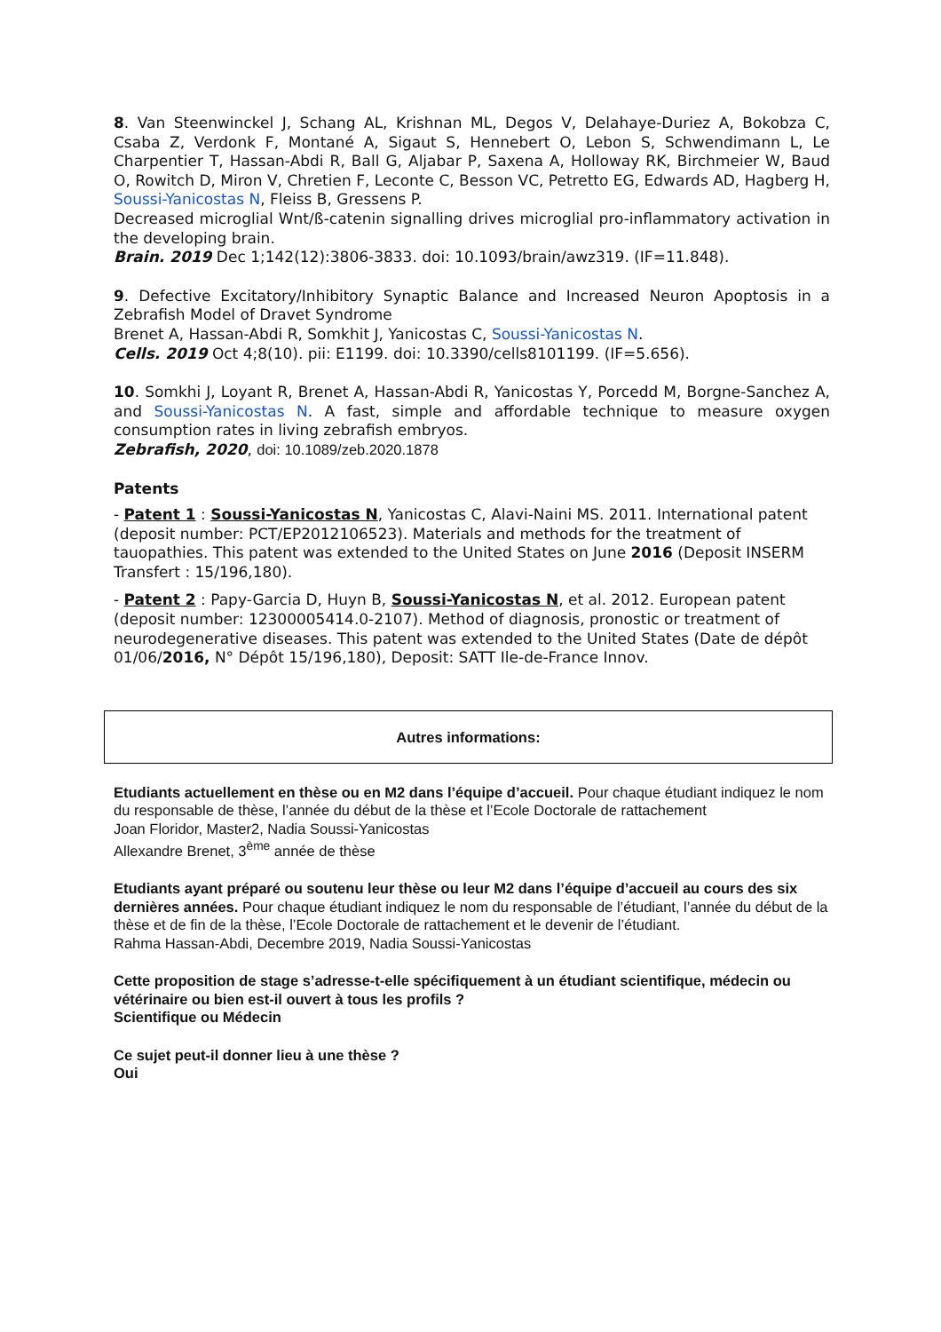8. Van Steenwinckel J, Schang AL, Krishnan ML, Degos V, Delahaye-Duriez A, Bokobza C, Csaba Z, Verdonk F, Montané A, Sigaut S, Hennebert O, Lebon S, Schwendimann L, Le Charpentier T, Hassan-Abdi R, Ball G, Aljabar P, Saxena A, Holloway RK, Birchmeier W, Baud O, Rowitch D, Miron V, Chretien F, Leconte C, Besson VC, Petretto EG, Edwards AD, Hagberg H, Soussi-Yanicostas N, Fleiss B, Gressens P.
Decreased microglial Wnt/ß-catenin signalling drives microglial pro-inflammatory activation in the developing brain.
Brain. 2019 Dec 1;142(12):3806-3833. doi: 10.1093/brain/awz319. (IF=11.848).
9. Defective Excitatory/Inhibitory Synaptic Balance and Increased Neuron Apoptosis in a Zebrafish Model of Dravet Syndrome
Brenet A, Hassan-Abdi R, Somkhit J, Yanicostas C, Soussi-Yanicostas N.
Cells. 2019 Oct 4;8(10). pii: E1199. doi: 10.3390/cells8101199. (IF=5.656).
10. Somkhi J, Loyant R, Brenet A, Hassan-Abdi R, Yanicostas Y, Porcedd M, Borgne-Sanchez A, and Soussi-Yanicostas N. A fast, simple and affordable technique to measure oxygen consumption rates in living zebrafish embryos.
Zebrafish, 2020, doi: 10.1089/zeb.2020.1878
Patents
- Patent 1 : Soussi-Yanicostas N, Yanicostas C, Alavi-Naini MS. 2011. International patent (deposit number: PCT/EP2012106523). Materials and methods for the treatment of tauopathies. This patent was extended to the United States on June 2016 (Deposit INSERM Transfert : 15/196,180).
- Patent 2 : Papy-Garcia D, Huyn B, Soussi-Yanicostas N, et al. 2012. European patent (deposit number: 12300005414.0-2107). Method of diagnosis, pronostic or treatment of neurodegenerative diseases. This patent was extended to the United States (Date de dépôt 01/06/2016, N° Dépôt 15/196,180), Deposit: SATT Ile-de-France Innov.
Autres informations:
Etudiants actuellement en thèse ou en M2 dans l’équipe d’accueil. Pour chaque étudiant indiquez le nom du responsable de thèse, l’année du début de la thèse et l’Ecole Doctorale de rattachement
Joan Floridor, Master2, Nadia Soussi-Yanicostas
Allexandre Brenet, 3<sup>ème</sup> année de thèse
Etudiants ayant préparé ou soutenu leur thèse ou leur M2 dans l’équipe d’accueil au cours des six dernières années. Pour chaque étudiant indiquez le nom du responsable de l’étudiant, l’année du début de la thèse et de fin de la thèse, l’Ecole Doctorale de rattachement et le devenir de l’étudiant.
Rahma Hassan-Abdi, Decembre 2019, Nadia Soussi-Yanicostas
Cette proposition de stage s’adresse-t-elle spécifiquement à un étudiant scientifique, médecin ou vétérinaire ou bien est-il ouvert à tous les profils ?
Scientifique ou Médecin
Ce sujet peut-il donner lieu à une thèse ?
Oui